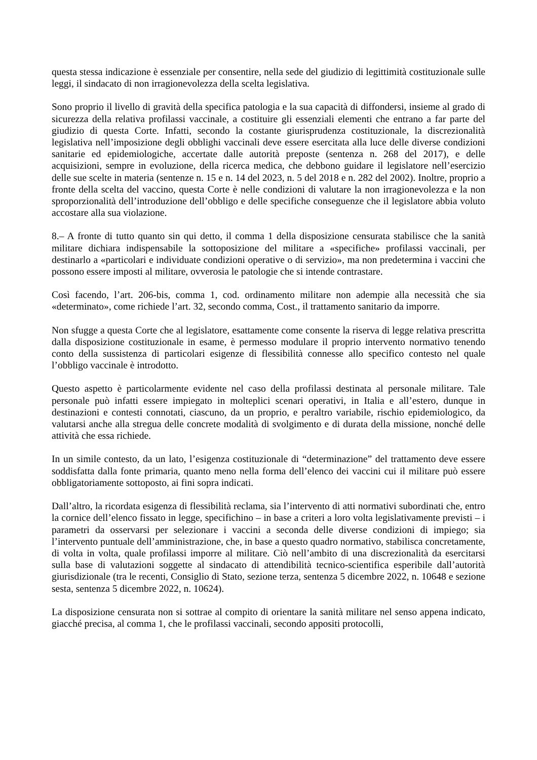questa stessa indicazione è essenziale per consentire, nella sede del giudizio di legittimità costituzionale sulle leggi, il sindacato di non irragionevolezza della scelta legislativa.
Sono proprio il livello di gravità della specifica patologia e la sua capacità di diffondersi, insieme al grado di sicurezza della relativa profilassi vaccinale, a costituire gli essenziali elementi che entrano a far parte del giudizio di questa Corte. Infatti, secondo la costante giurisprudenza costituzionale, la discrezionalità legislativa nell’imposizione degli obblighi vaccinali deve essere esercitata alla luce delle diverse condizioni sanitarie ed epidemiologiche, accertate dalle autorità preposte (sentenza n. 268 del 2017), e delle acquisizioni, sempre in evoluzione, della ricerca medica, che debbono guidare il legislatore nell’esercizio delle sue scelte in materia (sentenze n. 15 e n. 14 del 2023, n. 5 del 2018 e n. 282 del 2002). Inoltre, proprio a fronte della scelta del vaccino, questa Corte è nelle condizioni di valutare la non irragionevolezza e la non sproporzionalità dell’introduzione dell’obbligo e delle specifiche conseguenze che il legislatore abbia voluto accostare alla sua violazione.
8.– A fronte di tutto quanto sin qui detto, il comma 1 della disposizione censurata stabilisce che la sanità militare dichiara indispensabile la sottoposizione del militare a «specifiche» profilassi vaccinali, per destinarlo a «particolari e individuate condizioni operative o di servizio», ma non predetermina i vaccini che possono essere imposti al militare, ovverosia le patologie che si intende contrastare.
Così facendo, l’art. 206-bis, comma 1, cod. ordinamento militare non adempie alla necessità che sia «determinato», come richiede l’art. 32, secondo comma, Cost., il trattamento sanitario da imporre.
Non sfugge a questa Corte che al legislatore, esattamente come consente la riserva di legge relativa prescritta dalla disposizione costituzionale in esame, è permesso modulare il proprio intervento normativo tenendo conto della sussistenza di particolari esigenze di flessibilità connesse allo specifico contesto nel quale l’obbligo vaccinale è introdotto.
Questo aspetto è particolarmente evidente nel caso della profilassi destinata al personale militare. Tale personale può infatti essere impiegato in molteplici scenari operativi, in Italia e all’estero, dunque in destinazioni e contesti connotati, ciascuno, da un proprio, e peraltro variabile, rischio epidemiologico, da valutarsi anche alla stregua delle concrete modalità di svolgimento e di durata della missione, nonché delle attività che essa richiede.
In un simile contesto, da un lato, l’esigenza costituzionale di “determinazione” del trattamento deve essere soddisfatta dalla fonte primaria, quanto meno nella forma dell’elenco dei vaccini cui il militare può essere obbligatoriamente sottoposto, ai fini sopra indicati.
Dall’altro, la ricordata esigenza di flessibilità reclama, sia l’intervento di atti normativi subordinati che, entro la cornice dell’elenco fissato in legge, specifichino – in base a criteri a loro volta legislativamente previsti – i parametri da osservarsi per selezionare i vaccini a seconda delle diverse condizioni di impiego; sia l’intervento puntuale dell’amministrazione, che, in base a questo quadro normativo, stabilisca concretamente, di volta in volta, quale profilassi imporre al militare. Ciò nell’ambito di una discrezionalità da esercitarsi sulla base di valutazioni soggette al sindacato di attendibilità tecnico-scientifica esperibile dall’autorità giurisdizionale (tra le recenti, Consiglio di Stato, sezione terza, sentenza 5 dicembre 2022, n. 10648 e sezione sesta, sentenza 5 dicembre 2022, n. 10624).
La disposizione censurata non si sottrae al compito di orientare la sanità militare nel senso appena indicato, giacché precisa, al comma 1, che le profilassi vaccinali, secondo appositi protocolli,